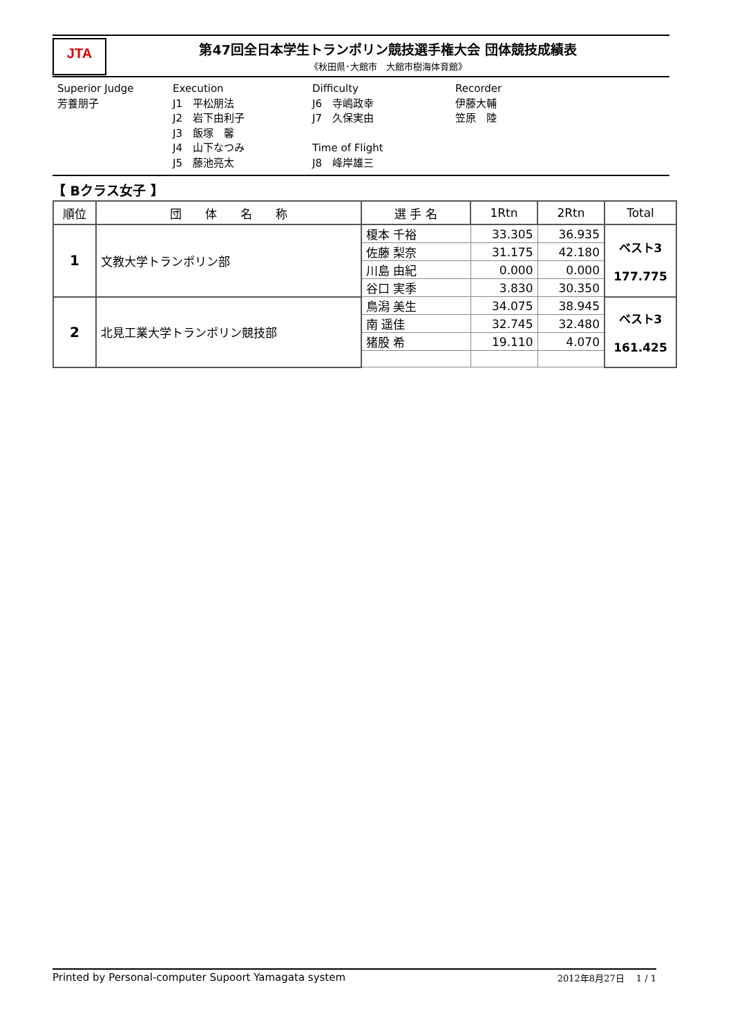JTA
第47回全日本学生トランポリン競技選手権大会 団体競技成績表
《秋田県･大館市　大館市樹海体育館》
Superior Judge
芳養朋子
Execution
J1　平松朋法
J2　岩下由利子
J3　飯塚　馨
J4　山下なつみ
J5　藤池亮太
Difficulty
J6　寺嶋政幸
J7　久保実由
Time of Flight
J8　峰岸雄三
Recorder
伊藤大輔
笠原　陸
【 Bクラス女子 】
| 順位 | 団 体 名 称 | 選 手 名 | 1Rtn | 2Rtn | Total |
| --- | --- | --- | --- | --- | --- |
| 1 | 文教大学トランポリン部 | 榎本 千裕 | 33.305 | 36.935 | ベスト3 177.775 |
| | | 佐藤 梨奈 | 31.175 | 42.180 | |
| | | 川島 由紀 | 0.000 | 0.000 | |
| | | 谷口 実季 | 3.830 | 30.350 | |
| 2 | 北見工業大学トランポリン競技部 | 鳥潟 美生 | 34.075 | 38.945 | ベスト3 161.425 |
| | | 南 遥佳 | 32.745 | 32.480 | |
| | | 猪股 希 | 19.110 | 4.070 | |
Printed by Personal-computer Supoort Yamagata system 2012年8月27日　 1 / 1